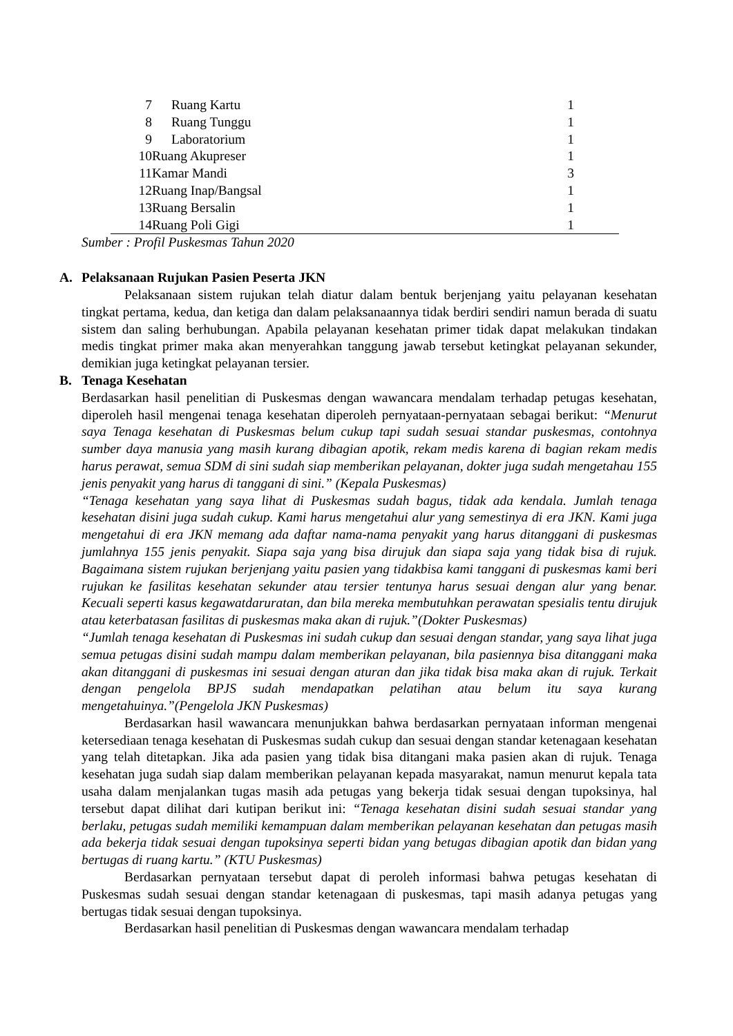| 7 | Ruang Kartu | 1 |
| 8 | Ruang Tunggu | 1 |
| 9 | Laboratorium | 1 |
| 10 | Ruang Akupreser | 1 |
| 11 | Kamar Mandi | 3 |
| 12 | Ruang Inap/Bangsal | 1 |
| 13 | Ruang Bersalin | 1 |
| 14 | Ruang Poli Gigi | 1 |
Sumber : Profil Puskesmas Tahun 2020
A. Pelaksanaan Rujukan Pasien Peserta JKN
Pelaksanaan sistem rujukan telah diatur dalam bentuk berjenjang yaitu pelayanan kesehatan tingkat pertama, kedua, dan ketiga dan dalam pelaksanaannya tidak berdiri sendiri namun berada di suatu sistem dan saling berhubungan. Apabila pelayanan kesehatan primer tidak dapat melakukan tindakan medis tingkat primer maka akan menyerahkan tanggung jawab tersebut ketingkat pelayanan sekunder, demikian juga ketingkat pelayanan tersier.
B. Tenaga Kesehatan
Berdasarkan hasil penelitian di Puskesmas dengan wawancara mendalam terhadap petugas kesehatan, diperoleh hasil mengenai tenaga kesehatan diperoleh pernyataan-pernyataan sebagai berikut: “Menurut saya Tenaga kesehatan di Puskesmas belum cukup tapi sudah sesuai standar puskesmas, contohnya sumber daya manusia yang masih kurang dibagian apotik, rekam medis karena di bagian rekam medis harus perawat, semua SDM di sini sudah siap memberikan pelayanan, dokter juga sudah mengetahau 155 jenis penyakit yang harus di tanggani di sini.” (Kepala Puskesmas)
“Tenaga kesehatan yang saya lihat di Puskesmas sudah bagus, tidak ada kendala. Jumlah tenaga kesehatan disini juga sudah cukup. Kami harus mengetahui alur yang semestinya di era JKN. Kami juga mengetahui di era JKN memang ada daftar nama-nama penyakit yang harus ditanggani di puskesmas jumlahnya 155 jenis penyakit. Siapa saja yang bisa dirujuk dan siapa saja yang tidak bisa di rujuk. Bagaimana sistem rujukan berjenjang yaitu pasien yang tidakbisa kami tanggani di puskesmas kami beri rujukan ke fasilitas kesehatan sekunder atau tersier tentunya harus sesuai dengan alur yang benar. Kecuali seperti kasus kegawatdaruratan, dan bila mereka membutuhkan perawatan spesialis tentu dirujuk atau keterbatasan fasilitas di puskesmas maka akan di rujuk.”(Dokter Puskesmas)
“Jumlah tenaga kesehatan di Puskesmas ini sudah cukup dan sesuai dengan standar, yang saya lihat juga semua petugas disini sudah mampu dalam memberikan pelayanan, bila pasiennya bisa ditanggani maka akan ditanggani di puskesmas ini sesuai dengan aturan dan jika tidak bisa maka akan di rujuk. Terkait dengan pengelola BPJS sudah mendapatkan pelatihan atau belum itu saya kurang mengetahuinya.”(Pengelola JKN Puskesmas)
Berdasarkan hasil wawancara menunjukkan bahwa berdasarkan pernyataan informan mengenai ketersediaan tenaga kesehatan di Puskesmas sudah cukup dan sesuai dengan standar ketenagaan kesehatan yang telah ditetapkan. Jika ada pasien yang tidak bisa ditangani maka pasien akan di rujuk. Tenaga kesehatan juga sudah siap dalam memberikan pelayanan kepada masyarakat, namun menurut kepala tata usaha dalam menjalankan tugas masih ada petugas yang bekerja tidak sesuai dengan tupoksinya, hal tersebut dapat dilihat dari kutipan berikut ini: “Tenaga kesehatan disini sudah sesuai standar yang berlaku, petugas sudah memiliki kemampuan dalam memberikan pelayanan kesehatan dan petugas masih ada bekerja tidak sesuai dengan tupoksinya seperti bidan yang betugas dibagian apotik dan bidan yang bertugas di ruang kartu.” (KTU Puskesmas)
Berdasarkan pernyataan tersebut dapat di peroleh informasi bahwa petugas kesehatan di Puskesmas sudah sesuai dengan standar ketenagaan di puskesmas, tapi masih adanya petugas yang bertugas tidak sesuai dengan tupoksinya.
Berdasarkan hasil penelitian di Puskesmas dengan wawancara mendalam terhadap